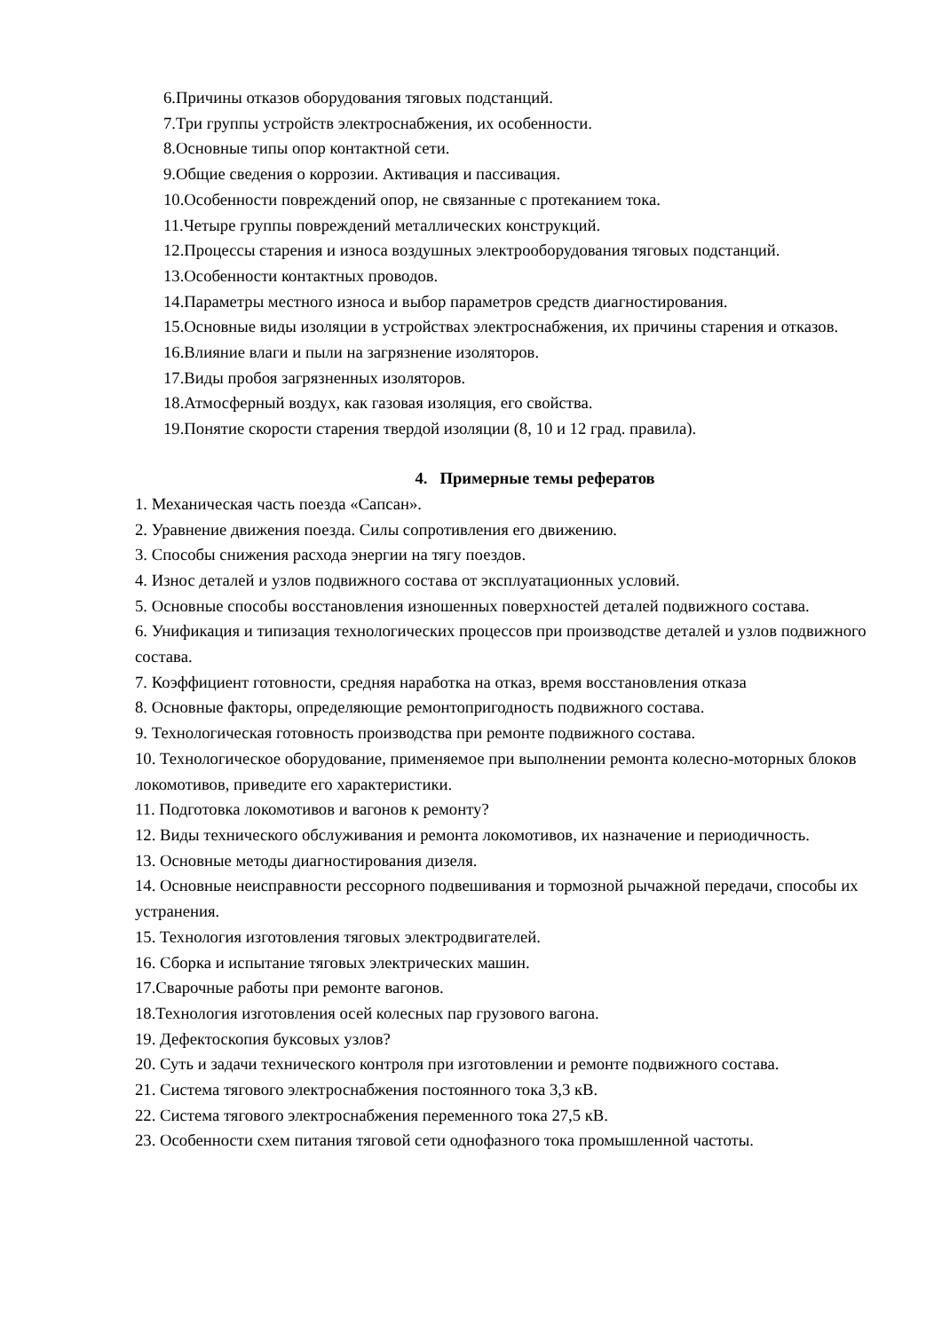6.Причины отказов оборудования тяговых подстанций.
7.Три группы устройств электроснабжения, их особенности.
8.Основные типы опор контактной сети.
9.Общие сведения о коррозии. Активация и пассивация.
10.Особенности повреждений опор, не связанные с протеканием тока.
11.Четыре группы повреждений металлических конструкций.
12.Процессы старения и износа воздушных электрооборудования тяговых подстанций.
13.Особенности контактных проводов.
14.Параметры местного износа и выбор параметров средств диагностирования.
15.Основные виды изоляции в устройствах электроснабжения, их причины старения и отказов.
16.Влияние влаги и пыли на загрязнение изоляторов.
17.Виды пробоя загрязненных изоляторов.
18.Атмосферный воздух, как газовая изоляция, его свойства.
19.Понятие скорости старения твердой изоляции (8, 10 и 12 град. правила).
4. Примерные темы рефератов
1. Механическая часть поезда «Сапсан».
2. Уравнение движения поезда. Силы сопротивления его движению.
3. Способы снижения расхода энергии на тягу поездов.
4. Износ деталей и узлов подвижного состава от эксплуатационных условий.
5. Основные способы восстановления изношенных поверхностей деталей подвижного состава.
6. Унификация и типизация технологических процессов при производстве деталей и узлов подвижного состава.
7. Коэффициент готовности, средняя наработка на отказ, время восстановления отказа
8. Основные факторы, определяющие ремонтопригодность подвижного состава.
9. Технологическая готовность производства при ремонте подвижного состава.
10. Технологическое оборудование, применяемое при выполнении ремонта колесно-моторных блоков локомотивов, приведите его характеристики.
11. Подготовка локомотивов и вагонов к ремонту?
12. Виды технического обслуживания и ремонта локомотивов, их назначение и периодичность.
13. Основные методы диагностирования дизеля.
14. Основные неисправности рессорного подвешивания и тормозной рычажной передачи, способы их устранения.
15. Технология изготовления тяговых электродвигателей.
16. Сборка и испытание тяговых электрических машин.
17.Сварочные работы при ремонте вагонов.
18.Технология изготовления осей колесных пар грузового вагона.
19. Дефектоскопия буксовых узлов?
20. Суть и задачи технического контроля при изготовлении и ремонте подвижного состава.
21. Система тягового электроснабжения постоянного тока 3,3 кВ.
22. Система тягового электроснабжения переменного тока 27,5 кВ.
23. Особенности схем питания тяговой сети однофазного тока промышленной частоты.